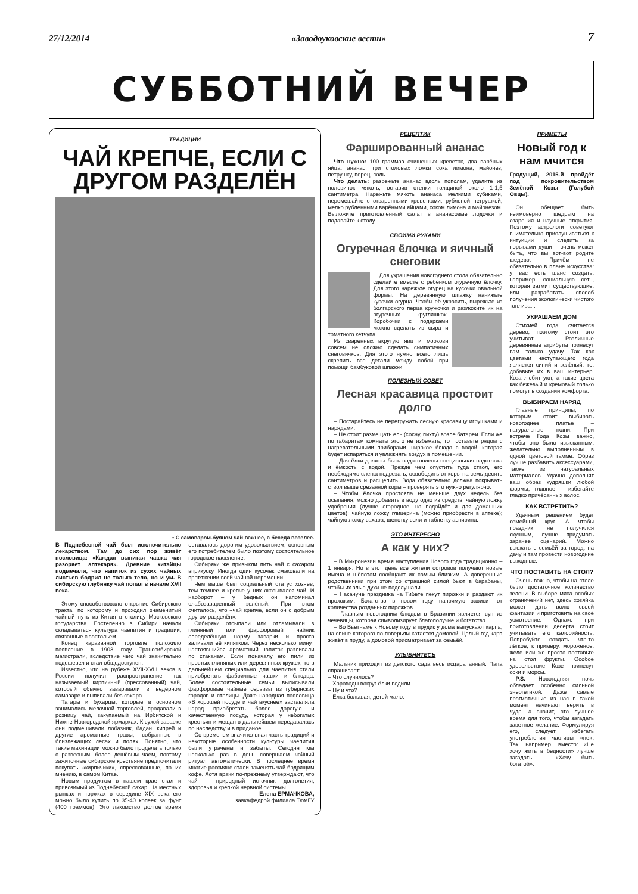27/12/2014 «Заводоуковские вести» 7
СУББОТНИЙ ВЕЧЕР
ТРАДИЦИИ
ЧАЙ КРЕПЧЕ, ЕСЛИ С ДРУГОМ РАЗДЕЛЁН
• С самоваром-буяном чай важнее, а беседа веселее.
В Поднебесной чай был исключительно лекарством. Там до сих пор живёт пословица: «Каждая выпитая чашка чая разоряет аптекаря». Древние китайцы подмечали, что напиток из сухих чайных листьев бодрил не только тело, но и ум. В сибирскую глубинку чай попал в начале XVII века.
Этому способствовало открытие Сибирского тракта, по которому и проходил знаменитый чайный путь из Китая в столицу Московского государства. Постепенно в Сибири начали складываться культура чаепития и традиции, связанные с застольем.
Конец караванной торговле положило появление в 1903 году Транссибирской магистрали, вследствие чего чай значительно подешевел и стал общедоступен.
Известно, что на рубеже XVII-XVIII веков в России получил распространение так называемый кирпичный (прессованный) чай, который обычно заваривали в ведёрном самоваре и выпивали без сахара.
Татары и бухарцы, которые в основном занимались мелочной торговлей, продавали в розницу чай, закупаемый на Ирбитской и Нижне-Новгородской ярмарках. К сухой заварке они подмешивали лобазник, бадан, кипрей и другие ароматные травы, собранные в близлежащих лесах и полях. Понятно, что такие махинации можно было проделать только с развесным, более дешёвым чаем, поэтому зажиточные сибирские крестьяне предпочитали покупать «кирпичики», спрессованные, по их мнению, в самом Китае.
Новым продуктом в нашем крае стал и привозимый из Поднебесной сахар. На местных рынках и торжках в середине XIX века его можно было купить по 35-40 копеек за фунт (400 граммов). Это лакомство долгое время оставалось дорогим удовольствием, основным его потребителем было поэтому состоятельное городское население.
Сибиряки же привыкли пить чай с сахаром вприкуску. Иногда один кусочек смаковали на протяжении всей чайной церемонии.
Чем выше был социальный статус хозяев, тем темнее и крепче у них оказывался чай. И наоборот – у бедных он напоминал слабозаваренный зелёный. При этом считалось, что «чай крепче, если он с добрым другом разделён».
Сибиряки отсыпали или отламывали в глиняный или фарфоровый чайник определённую норму заварки и просто заливали её кипятком. Через несколько минут настоявшийся ароматный напиток разливали по стаканам. Если поначалу его пили из простых глиняных или деревянных кружек, то в дальнейшем специально для чаепития стали приобретать фабричные чашки и блюдца. Более состоятельные семьи выписывали фарфоровые чайные сервизы из губернских городов и столицы. Даже народная пословица «В хорошей посуде и чай вкуснее» заставляла народ приобретать более дорогую и качественную посуду, которая у небогатых крестьян и мещан в дальнейшем передавалась по наследству и в приданое.
Со временем значительная часть традиций и некоторые особенности культуры чаепития были утрачены и забыты. Сегодня мы несколько раз в день совершаем чайный ритуал автоматически. В последнее время многие россияне стали заменять чай бодрящим кофе. Хотя врачи по-прежнему утверждают, что чай – природный источник долголетия, здоровья и крепкой нервной системы.
Елена ЕРМАЧКОВА,
завкафедрой филиала ТюмГУ
РЕЦЕПТИК
Фаршированный ананас
Что нужно: 100 граммов очищенных креветок, два варёных яйца, ананас, три столовых ложки сока лимона, майонез, петрушку, перец, соль.
Что делать: разрежьте ананас вдоль пополам, удалите из половинок мякоть, оставив стенки толщиной около 1-1,5 сантиметра. Нарежьте мякоть ананаса мелкими кубиками, перемешайте с отваренными креветками, рубленой петрушкой, мелко рубленными варёными яйцами, соком лимона и майонезом. Выложите приготовленный салат в ананасовые лодочки и подавайте к столу.
СВОИМИ РУКАМИ
Огуречная ёлочка и яичный снеговик
Для украшения новогоднего стола обязательно сделайте вместе с ребёнком огуречную ёлочку. Для этого нарежьте огурец на кусочки овальной формы. На деревянную шпажку нанижьте кусочки огурца. Чтобы её украсить, вырежьте из болгарского перца кружочки и разложите их на огуречных кругляшках. Коробочки с подарками можно сделать из сыра и томатного кетчупа.
Из сваренных вкрутую яиц и моркови совсем не сложно сделать симпатичных снеговичков. Для этого нужно всего лишь скрепить все детали между собой при помощи бамбуковой шпажки.
ПОЛЕЗНЫЙ СОВЕТ
Лесная красавица простоит долго
– Постарайтесь не перегружать лесную красавицу игрушками и нарядами.
– Не стоит размещать ель (сосну, пихту) возле батареи. Если же по габаритам комнаты этого не избежать, то поставьте рядом с нагревательными приборами широкое блюдо с водой, которая будет испаряться и увлажнять воздух в помещении.
– Для ёлки должны быть подготовлены специальная подставка и ёмкость с водой. Прежде чем опустить туда ствол, его необходимо слегка подрезать, освободить от коры на семь-десять сантиметров и расщепить. Вода обязательно должна покрывать ствол выше срезанной коры – проверять это нужно регулярно.
– Чтобы ёлочка простояла не меньше двух недель без осыпания, можно добавить в воду одно из средств: чайную ложку удобрения (лучше огородное, но подойдёт и для домашних цветов); чайную ложку глицерина (можно приобрести в аптеке); чайную ложку сахара, щепотку соли и таблетку аспирина.
ЭТО ИНТЕРЕСНО
А как у них?
– В Микронезии время наступления Нового года традиционно – 1 января. Но в этот день все жители островов получают новые имена и шёпотом сообщают их самым близким. А доверенные родственники при этом со страшной силой бьют в барабаны, чтобы их злые духи не подслушали.
– Накануне праздника на Тибете пекут пирожки и раздают их прохожим. Богатство в новом году напрямую зависит от количества розданных пирожков.
– Главным новогодним блюдом в Бразилии является суп из чечевицы, которая символизирует благополучие и богатство.
– Во Вьетнаме к Новому году в прудик у дома выпускают карпа, на спине которого по поверьям катается домовой. Целый год карп живёт в пруду, а домовой присматривает за семьёй.
УЛЫБНИТЕСЬ
Мальчик приходит из детского сада весь исцарапанный. Папа спрашивает:
– Что случилось?
– Хороводы вокруг ёлки водили.
– Ну и что?
– Ёлка большая, детей мало.
ПРИМЕТЫ
Новый год к нам мчится
Грядущий, 2015-й пройдёт под покровительством Зелёной Козы (Голубой Овцы).
Он обещает быть неимоверно щедрым на озарения и научные открытия. Поэтому астрологи советуют внимательно прислушиваться к интуиции и следить за порывами души – очень может быть, что вы вот-вот родите шедевр. Причём не обязательно в плане искусства: у вас есть шанс создать, например, социальную сеть, которая затмит существующие, или разработать способ получения экологически чистого топлива...
УКРАШАЕМ ДОМ
Стихией года считается дерево, поэтому стоит это учитывать. Различные деревянные атрибуты принесут вам только удачу. Так как цветами наступающего года является синий и зелёный, то, добавьте их в ваш интерьер. Коза любит уют, а такие цвета как бежевый и кремовый только помогут в создании комфорта.
ВЫБИРАЕМ НАРЯД
Главные принципы, по которым стоит выбирать новогоднее платье – натуральные ткани. При встрече Года Козы важно, чтобы оно было изысканным, желательно выполненным в одной цветовой гамме. Образ лучше разбавить аксессуарами, также из натуральных материалов. Удачно дополнят ваш образ кудряшки любой формы, главное – избегайте гладко причёсанных волос.
КАК ВСТРЕТИТЬ?
Удачным решением будет семейный круг. А чтобы праздник не получился скучным, лучше придумать заранее сценарий. Можно выехать с семьёй за город, на дачу и там провести новогодние выходные.
ЧТО ПОСТАВИТЬ НА СТОЛ?
Очень важно, чтобы на столе было достаточное количество зелени. В выборе мяса особых ограничений нет, здесь хозяйка может дать волю своей фантазии и приготовить на своё усмотрение. Однако при приготовлении десерта стоит учитывать его калорийность. Попробуйте создать что-то лёгкое, к примеру, мороженое, желе или же просто поставьте на стол фрукты. Особое удовольствие Козе принесут соки и морсы.
P.S. Новогодняя ночь обладает особенно сильной энергетикой. Даже самые прагматичные из нас в такой момент начинают верить в чудо, а значит, это лучшее время для того, чтобы загадать заветное желание. Формулируя его, следует избегать употребления частицы «не». Так, например, вместо: «Не хочу жить в бедности» лучше загадать – «Хочу быть богатой».